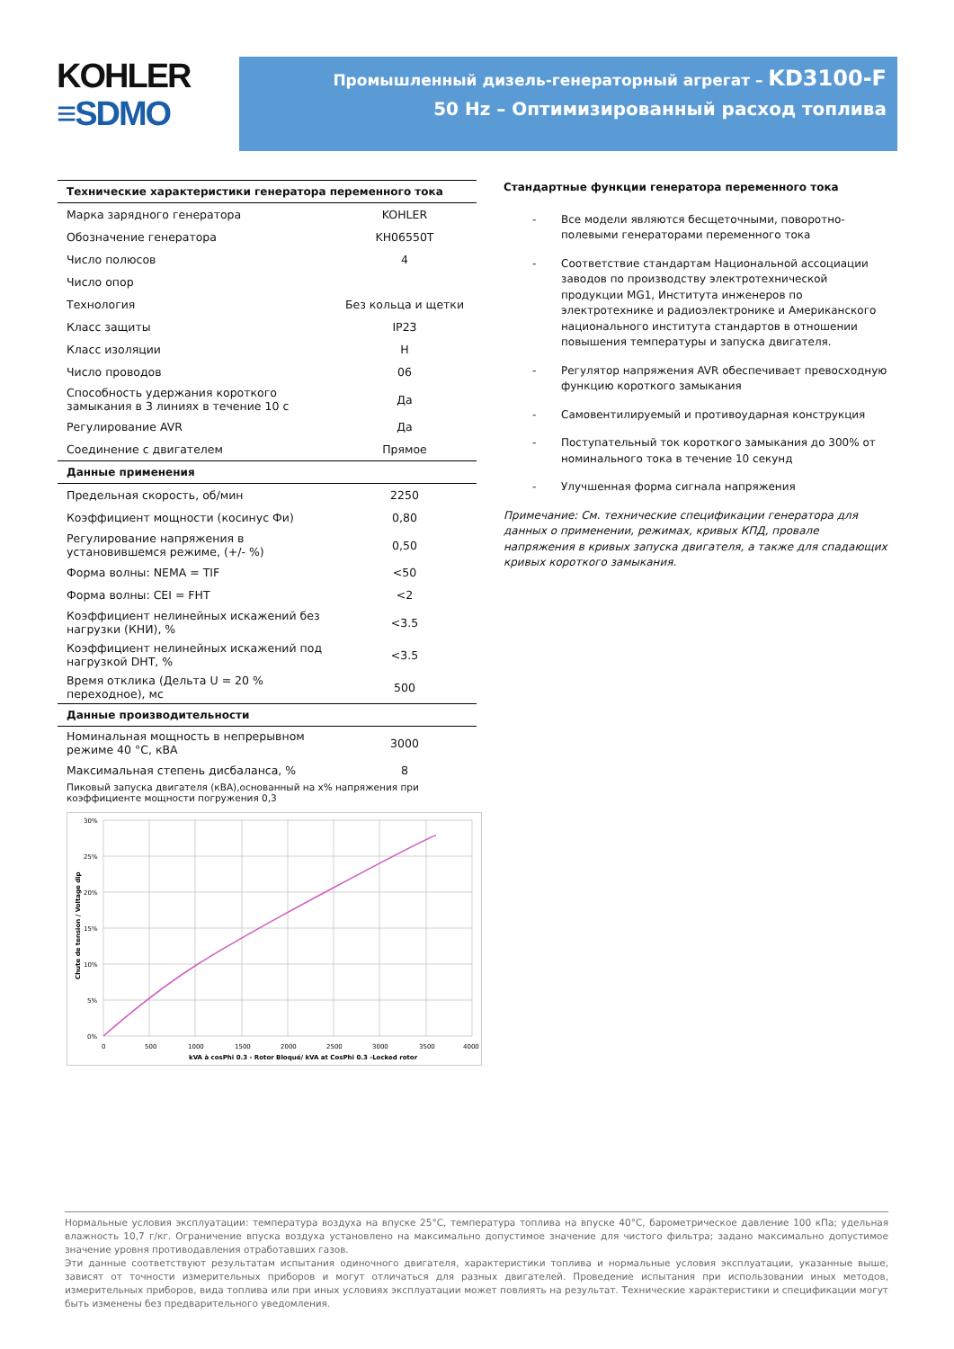KOHLER
≡SDMO
Промышленный дизель-генераторный агрегат – KD3100-F
50 Hz – Оптимизированный расход топлива
| Технические характеристики генератора переменного тока | |
| --- | --- |
| Марка зарядного генератора | KOHLER |
| Обозначение генератора | KH06550T |
| Число полюсов | 4 |
| Число опор | |
| Технология | Без кольца и щетки |
| Класс защиты | IP23 |
| Класс изоляции | H |
| Число проводов | 06 |
| Способность удержания короткого замыкания в 3 линиях в течение 10 с | Да |
| Регулирование AVR | Да |
| Соединение с двигателем | Прямое |
| Данные применения | |
| Предельная скорость, об/мин | 2250 |
| Коэффициент мощности (косинус Фи) | 0,80 |
| Регулирование напряжения в установившемся режиме, (+/- %) | 0,50 |
| Форма волны: NEMA = TIF | <50 |
| Форма волны: CEI = FHT | <2 |
| Коэффициент нелинейных искажений без нагрузки (КНИ), % | <3.5 |
| Коэффициент нелинейных искажений под нагрузкой DHT, % | <3.5 |
| Время отклика (Дельта U = 20 % переходное), мс | 500 |
| Данные производительности | |
| Номинальная мощность в непрерывном режиме 40 °C, кВА | 3000 |
| Максимальная степень дисбаланса, % | 8 |
| Пиковый запуска двигателя (кВА),основанный на x% напряжения при коэффициенте мощности погружения 0,3 | |
30%
25%
20%
15%
10%
5%
0%
0
500
1000
1500
2000
2500
3000
3500
4000
kVA à cosPhi 0.3 - Rotor Bloqué/ kVA at CosPhi 0.3 -Locked rotor
Chute de tension / Voltage dip
Стандартные функции генератора переменного тока
- Все модели являются бесщеточными, поворотно-полевыми генераторами переменного тока
- Соответствие стандартам Национальной ассоциации заводов по производству электротехнической продукции MG1, Института инженеров по электротехнике и радиоэлектронике и Американского национального института стандартов в отношении повышения температуры и запуска двигателя.
- Регулятор напряжения AVR обеспечивает превосходную функцию короткого замыкания
- Самовентилируемый и противоударная конструкция
- Поступательный ток короткого замыкания до 300% от номинального тока в течение 10 секунд
- Улучшенная форма сигнала напряжения
Примечание: См. технические спецификации генератора для данных о применении, режимах, кривых КПД, провале напряжения в кривых запуска двигателя, а также для спадающих кривых короткого замыкания.
Нормальные условия эксплуатации: температура воздуха на впуске 25°C, температура топлива на впуске 40°C, барометрическое давление 100 кПа; удельная влажность 10,7 г/кг. Ограничение впуска воздуха установлено на максимально допустимое значение для чистого фильтра; задано максимально допустимое значение уровня противодавления отработавших газов.
Эти данные соответствуют результатам испытания одиночного двигателя, характеристики топлива и нормальные условия эксплуатации, указанные выше, зависят от точности измерительных приборов и могут отличаться для разных двигателей. Проведение испытания при использовании иных методов, измерительных приборов, вида топлива или при иных условиях эксплуатации может повлиять на результат. Технические характеристики и спецификации могут быть изменены без предварительного уведомления.